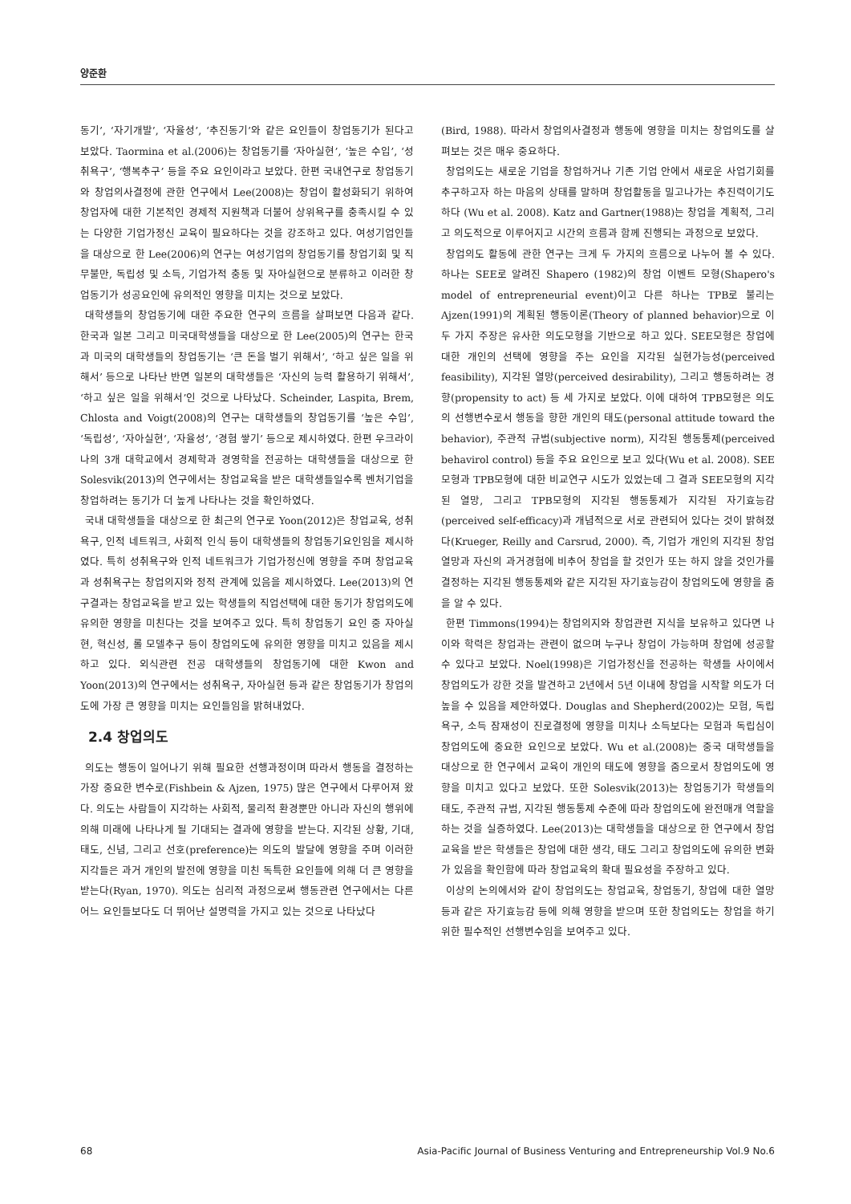양준환
동기’, ‘자기개발’, ‘자율성’, ‘추진동기’와 같은 요인들이 창업동기가 된다고 보았다. Taormina et al.(2006)는 창업동기를 ‘자아실현’, ‘높은 수입’, ‘성취욕구’, ‘행복추구’ 등을 주요 요인이라고 보았다. 한편 국내연구로 창업동기와 창업의사결정에 관한 연구에서 Lee(2008)는 창업이 활성화되기 위하여 창업자에 대한 기본적인 경제적 지원책과 더불어 상위욕구를 충족시킬 수 있는 다양한 기업가정신 교육이 필요하다는 것을 강조하고 있다. 여성기업인들을 대상으로 한 Lee(2006)의 연구는 여성기업의 창업동기를 창업기회 및 직무불만, 독립성 및 소득, 기업가적 충동 및 자아실현으로 분류하고 이러한 창업동기가 성공요인에 유의적인 영향을 미치는 것으로 보았다.
대학생들의 창업동기에 대한 주요한 연구의 흐름을 살펴보면 다음과 같다. 한국과 일본 그리고 미국대학생들을 대상으로 한 Lee(2005)의 연구는 한국과 미국의 대학생들의 창업동기는 ‘큰 돈을 벌기 위해서’, ‘하고 싶은 일을 위해서’ 등으로 나타난 반면 일본의 대학생들은 ‘자신의 능력 활용하기 위해서’, ‘하고 싶은 일을 위해서’인 것으로 나타났다. Scheinder, Laspita, Brem, Chlosta and Voigt(2008)의 연구는 대학생들의 창업동기를 ‘높은 수입’, ‘독립성’, ‘자아실현’, ‘자율성’, ‘경험 쌓기’ 등으로 제시하였다. 한편 우크라이나의 3개 대학교에서 경제학과 경영학을 전공하는 대학생들을 대상으로 한 Solesvik(2013)의 연구에서는 창업교육을 받은 대학생들일수록 벤처기업을 창업하려는 동기가 더 높게 나타나는 것을 확인하였다.
국내 대학생들을 대상으로 한 최근의 연구로 Yoon(2012)은 창업교육, 성취욕구, 인적 네트워크, 사회적 인식 등이 대학생들의 창업동기요인임을 제시하였다. 특히 성취욕구와 인적 네트워크가 기업가정신에 영향을 주며 창업교육과 성취욕구는 창업의지와 정적 관계에 있음을 제시하였다. Lee(2013)의 연구결과는 창업교육을 받고 있는 학생들의 직업선택에 대한 동기가 창업의도에 유의한 영향을 미친다는 것을 보여주고 있다. 특히 창업동기 요인 중 자아실현, 혁신성, 롤 모델추구 등이 창업의도에 유의한 영향을 미치고 있음을 제시하고 있다. 외식관련 전공 대학생들의 창업동기에 대한 Kwon and Yoon(2013)의 연구에서는 성취욕구, 자아실현 등과 같은 창업동기가 창업의도에 가장 큰 영향을 미치는 요인들임을 밝혀내었다.
2.4 창업의도
의도는 행동이 일어나기 위해 필요한 선행과정이며 따라서 행동을 결정하는 가장 중요한 변수로(Fishbein & Ajzen, 1975) 많은 연구에서 다루어져 왔다. 의도는 사람들이 지각하는 사회적, 물리적 환경뿐만 아니라 자신의 행위에 의해 미래에 나타나게 될 기대되는 결과에 영향을 받는다. 지각된 상황, 기대, 태도, 신념, 그리고 선호(preference)는 의도의 발달에 영향을 주며 이러한 지각들은 과거 개인의 발전에 영향을 미친 독특한 요인들에 의해 더 큰 영향을 받는다(Ryan, 1970). 의도는 심리적 과정으로써 행동관련 연구에서는 다른 어느 요인들보다도 더 뛰어난 설명력을 가지고 있는 것으로 나타났다
(Bird, 1988). 따라서 창업의사결정과 행동에 영향을 미치는 창업의도를 살펴보는 것은 매우 중요하다.
창업의도는 새로운 기업을 창업하거나 기존 기업 안에서 새로운 사업기회를 추구하고자 하는 마음의 상태를 말하며 창업활동을 밀고나가는 추진력이기도 하다 (Wu et al. 2008). Katz and Gartner(1988)는 창업을 계획적, 그리고 의도적으로 이루어지고 시간의 흐름과 함께 진행되는 과정으로 보았다.
창업의도 활동에 관한 연구는 크게 두 가지의 흐름으로 나누어 볼 수 있다. 하나는 SEE로 알려진 Shapero (1982)의 창업 이벤트 모형(Shapero's model of entrepreneurial event)이고 다른 하나는 TPB로 불리는 Ajzen(1991)의 계획된 행동이론(Theory of planned behavior)으로 이 두 가지 주장은 유사한 의도모형을 기반으로 하고 있다. SEE모형은 창업에 대한 개인의 선택에 영향을 주는 요인을 지각된 실현가능성(perceived feasibility), 지각된 열망(perceived desirability), 그리고 행동하려는 경향(propensity to act) 등 세 가지로 보았다. 이에 대하여 TPB모형은 의도의 선행변수로서 행동을 향한 개인의 태도(personal attitude toward the behavior), 주관적 규범(subjective norm), 지각된 행동통제(perceived behavirol control) 등을 주요 요인으로 보고 있다(Wu et al. 2008). SEE모형과 TPB모형에 대한 비교연구 시도가 있었는데 그 결과 SEE모형의 지각된 열망, 그리고 TPB모형의 지각된 행동통제가 지각된 자기효능감(perceived self-efficacy)과 개념적으로 서로 관련되어 있다는 것이 밝혀졌다(Krueger, Reilly and Carsrud, 2000). 즉, 기업가 개인의 지각된 창업열망과 자신의 과거경험에 비추어 창업을 할 것인가 또는 하지 않을 것인가를 결정하는 지각된 행동통제와 같은 지각된 자기효능감이 창업의도에 영향을 줌을 알 수 있다.
한편 Timmons(1994)는 창업의지와 창업관련 지식을 보유하고 있다면 나이와 학력은 창업과는 관련이 없으며 누구나 창업이 가능하며 창업에 성공할 수 있다고 보았다. Noel(1998)은 기업가정신을 전공하는 학생들 사이에서 창업의도가 강한 것을 발견하고 2년에서 5년 이내에 창업을 시작할 의도가 더 높을 수 있음을 제안하였다. Douglas and Shepherd(2002)는 모험, 독립욕구, 소득 잠재성이 진로결정에 영향을 미치나 소득보다는 모험과 독립심이 창업의도에 중요한 요인으로 보았다. Wu et al.(2008)는 중국 대학생들을 대상으로 한 연구에서 교육이 개인의 태도에 영향을 줌으로서 창업의도에 영향을 미치고 있다고 보았다. 또한 Solesvik(2013)는 창업동기가 학생들의 태도, 주관적 규범, 지각된 행동통제 수준에 따라 창업의도에 완전매개 역할을 하는 것을 실증하였다. Lee(2013)는 대학생들을 대상으로 한 연구에서 창업교육을 받은 학생들은 창업에 대한 생각, 태도 그리고 창업의도에 유의한 변화가 있음을 확인함에 따라 창업교육의 확대 필요성을 주장하고 있다.
이상의 논의에서와 같이 창업의도는 창업교육, 창업동기, 창업에 대한 열망 등과 같은 자기효능감 등에 의해 영향을 받으며 또한 창업의도는 창업을 하기 위한 필수적인 선행변수임을 보여주고 있다.
68 Asia-Pacific Journal of Business Venturing and Entrepreneurship Vol.9 No.6